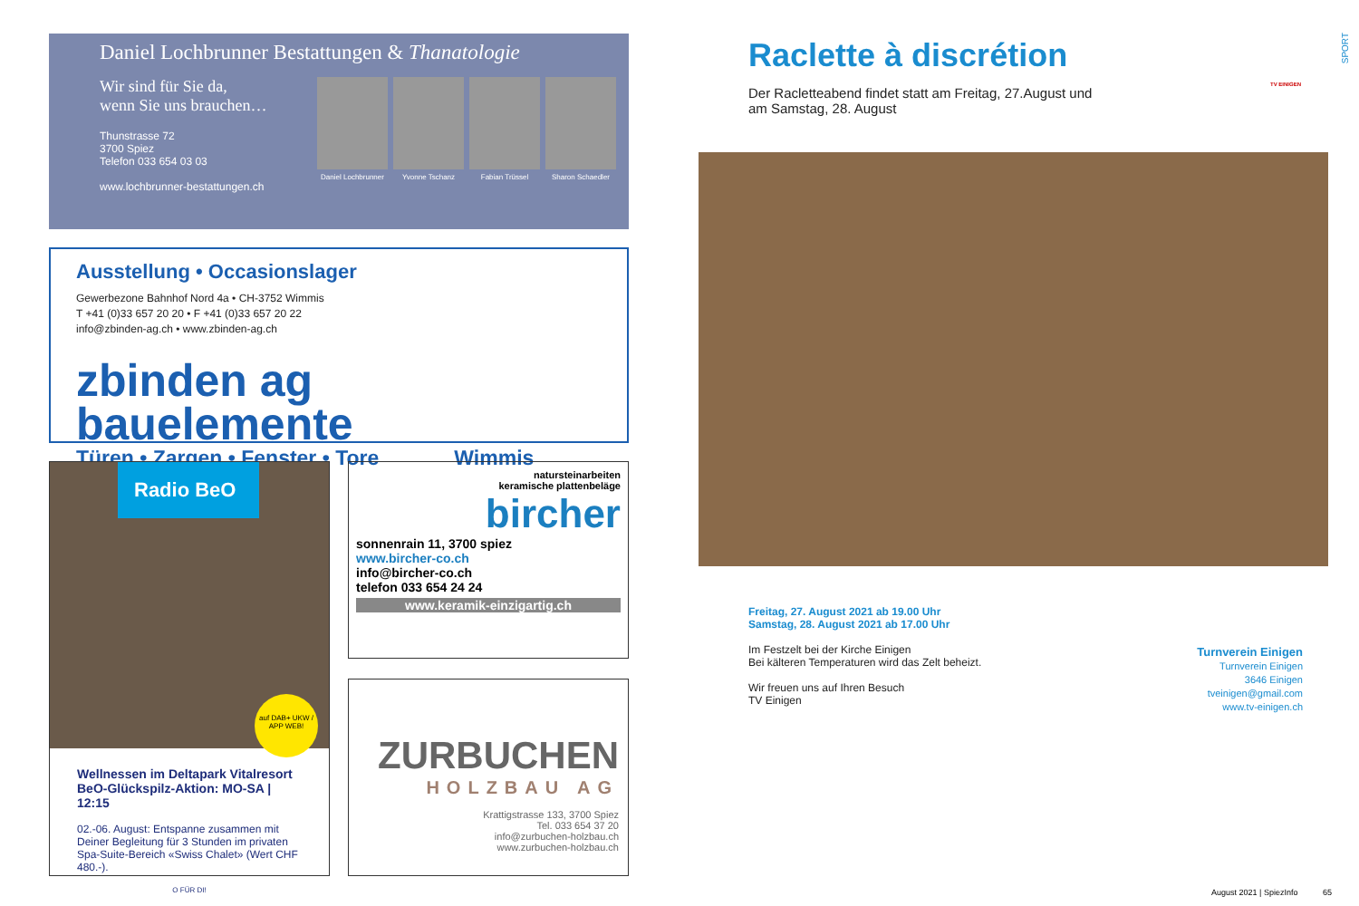Daniel Lochbrunner Bestattungen & Thanatologie
Wir sind für Sie da,
wenn Sie uns brauchen…
Thunstrasse 72
3700 Spiez
Telefon 033 654 03 03
www.lochbrunner-bestattungen.ch
Daniel Lochbrunner
Yvonne Tschanz Fabian Trüssel Sharon Schaedler
Ausstellung • Occasionslager
Gewerbezone Bahnhof Nord 4a • CH-3752 Wimmis
T +41 (0)33 657 20 20 • F +41 (0)33 657 20 22
info@zbinden-ag.ch • www.zbinden-ag.ch
zbinden ag bauelemente
Türen • Zargen • Fenster • Tore Wimmis
Radio BeO
auf DAB+ UKW / APP WEB!
Wellnessen im Deltapark Vitalresort
BeO-Glückspilz-Aktion: MO-SA | 12:15
02.-06. August: Entspanne zusammen mit Deiner Begleitung für 3 Stunden im privaten Spa-Suite-Bereich «Swiss Chalet» (Wert CHF 480.-).
O FÜR DI!
natursteinarbeiten
keramische plattenbeläge
bircher
sonnenrain 11, 3700 spiez
www.bircher-co.ch
info@bircher-co.ch
telefon 033 654 24 24
www.keramik-einzigartig.ch
ZURBUCHEN
HOLZBAU AG
Krattigstrasse 133, 3700 Spiez
Tel. 033 654 37 20
info@zurbuchen-holzbau.ch
www.zurbuchen-holzbau.ch
SPORT
Raclette à discrétion
Der Racletteabend findet statt am Freitag, 27.August und
am Samstag, 28. August
TV EINIGEN
Freitag, 27. August 2021 ab 19.00 Uhr
Samstag, 28. August 2021 ab 17.00 Uhr
Im Festzelt bei der Kirche Einigen
Bei kälteren Temperaturen wird das Zelt beheizt.
Wir freuen uns auf Ihren Besuch
TV Einigen
Turnverein Einigen
Turnverein Einigen
3646 Einigen
tveinigen@gmail.com
www.tv-einigen.ch
August 2021 | SpiezInfo 65